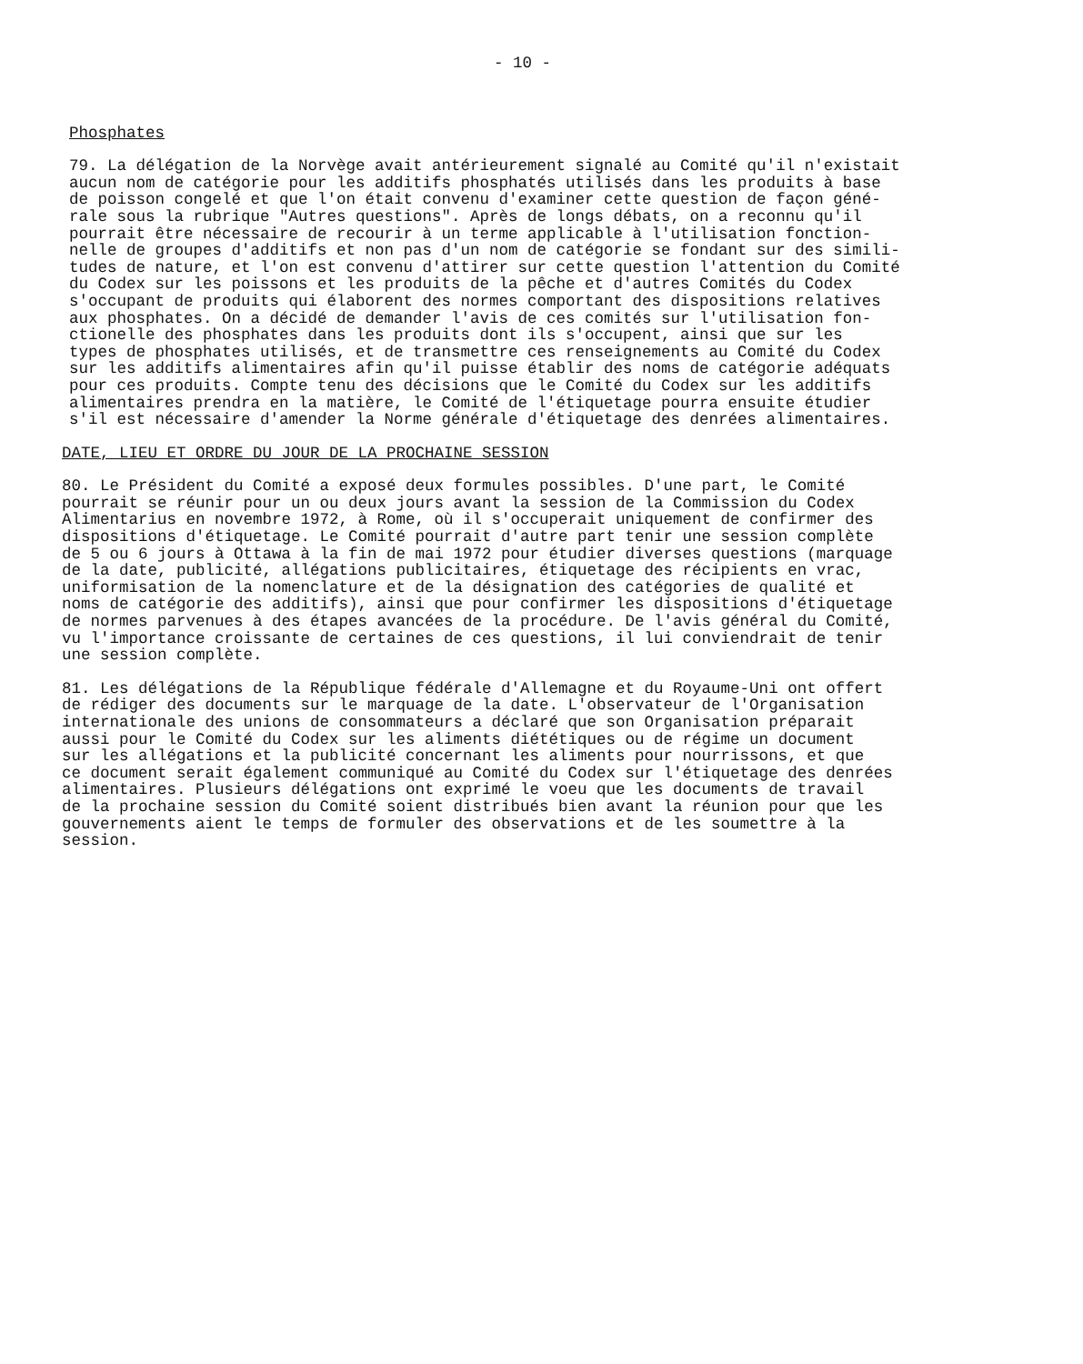- 10 -
Phosphates
79. La délégation de la Norvège avait antérieurement signalé au Comité qu'il n'existait aucun nom de catégorie pour les additifs phosphatés utilisés dans les produits à base de poisson congelé et que l'on était convenu d'examiner cette question de façon géné- rale sous la rubrique "Autres questions". Après de longs débats, on a reconnu qu'il pourrait être nécessaire de recourir à un terme applicable à l'utilisation fonction- nelle de groupes d'additifs et non pas d'un nom de catégorie se fondant sur des simili- tudes de nature, et l'on est convenu d'attirer sur cette question l'attention du Comité du Codex sur les poissons et les produits de la pêche et d'autres Comités du Codex s'occupant de produits qui élaborent des normes comportant des dispositions relatives aux phosphates. On a décidé de demander l'avis de ces comités sur l'utilisation fon- ctionelle des phosphates dans les produits dont ils s'occupent, ainsi que sur les types de phosphates utilisés, et de transmettre ces renseignements au Comité du Codex sur les additifs alimentaires afin qu'il puisse établir des noms de catégorie adéquats pour ces produits. Compte tenu des décisions que le Comité du Codex sur les additifs alimentaires prendra en la matière, le Comité de l'étiquetage pourra ensuite étudier s'il est nécessaire d'amender la Norme générale d'étiquetage des denrées alimentaires.
DATE, LIEU ET ORDRE DU JOUR DE LA PROCHAINE SESSION
80. Le Président du Comité a exposé deux formules possibles. D'une part, le Comité pourrait se réunir pour un ou deux jours avant la session de la Commission du Codex Alimentarius en novembre 1972, à Rome, où il s'occuperait uniquement de confirmer des dispositions d'étiquetage. Le Comité pourrait d'autre part tenir une session complète de 5 ou 6 jours à Ottawa à la fin de mai 1972 pour étudier diverses questions (marquage de la date, publicité, allégations publicitaires, étiquetage des récipients en vrac, uniformisation de la nomenclature et de la désignation des catégories de qualité et noms de catégorie des additifs), ainsi que pour confirmer les dispositions d'étiquetage de normes parvenues à des étapes avancées de la procédure. De l'avis général du Comité, vu l'importance croissante de certaines de ces questions, il lui conviendrait de tenir une session complète.
81. Les délégations de la République fédérale d'Allemagne et du Royaume-Uni ont offert de rédiger des documents sur le marquage de la date. L'observateur de l'Organisation internationale des unions de consommateurs a déclaré que son Organisation préparait aussi pour le Comité du Codex sur les aliments diététiques ou de régime un document sur les allégations et la publicité concernant les aliments pour nourrissons, et que ce document serait également communiqué au Comité du Codex sur l'étiquetage des denrées alimentaires. Plusieurs délégations ont exprimé le voeu que les documents de travail de la prochaine session du Comité soient distribués bien avant la réunion pour que les gouvernements aient le temps de formuler des observations et de les soumettre à la session.